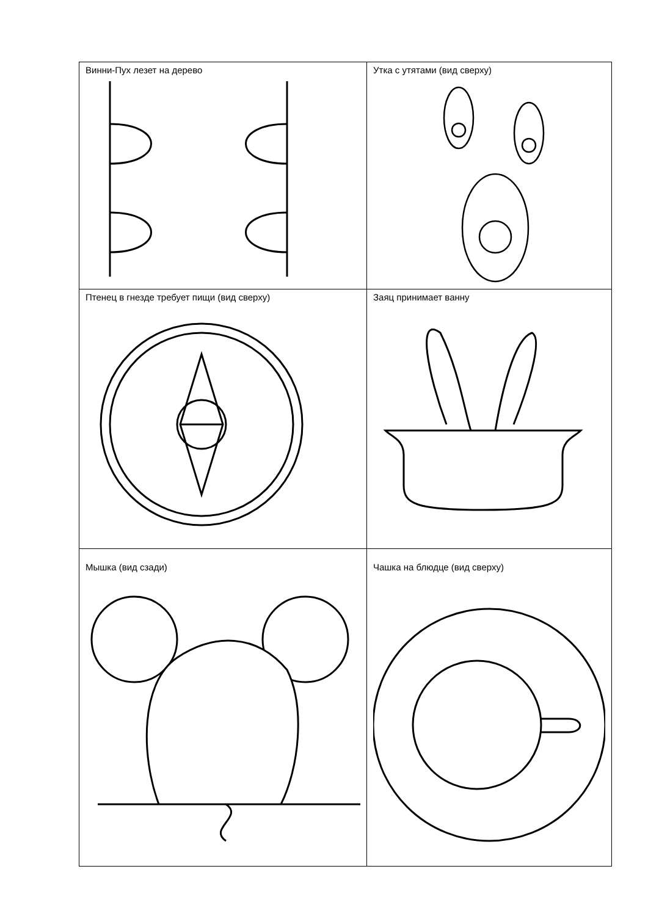| Винни-Пух лезет на дерево | Утка с утятами (вид сверху) |
| Птенец в гнезде требует пищи (вид сверху) | Заяц принимает ванну |
| Мышка (вид сзади) | Чашка на блюдце (вид сверху) |